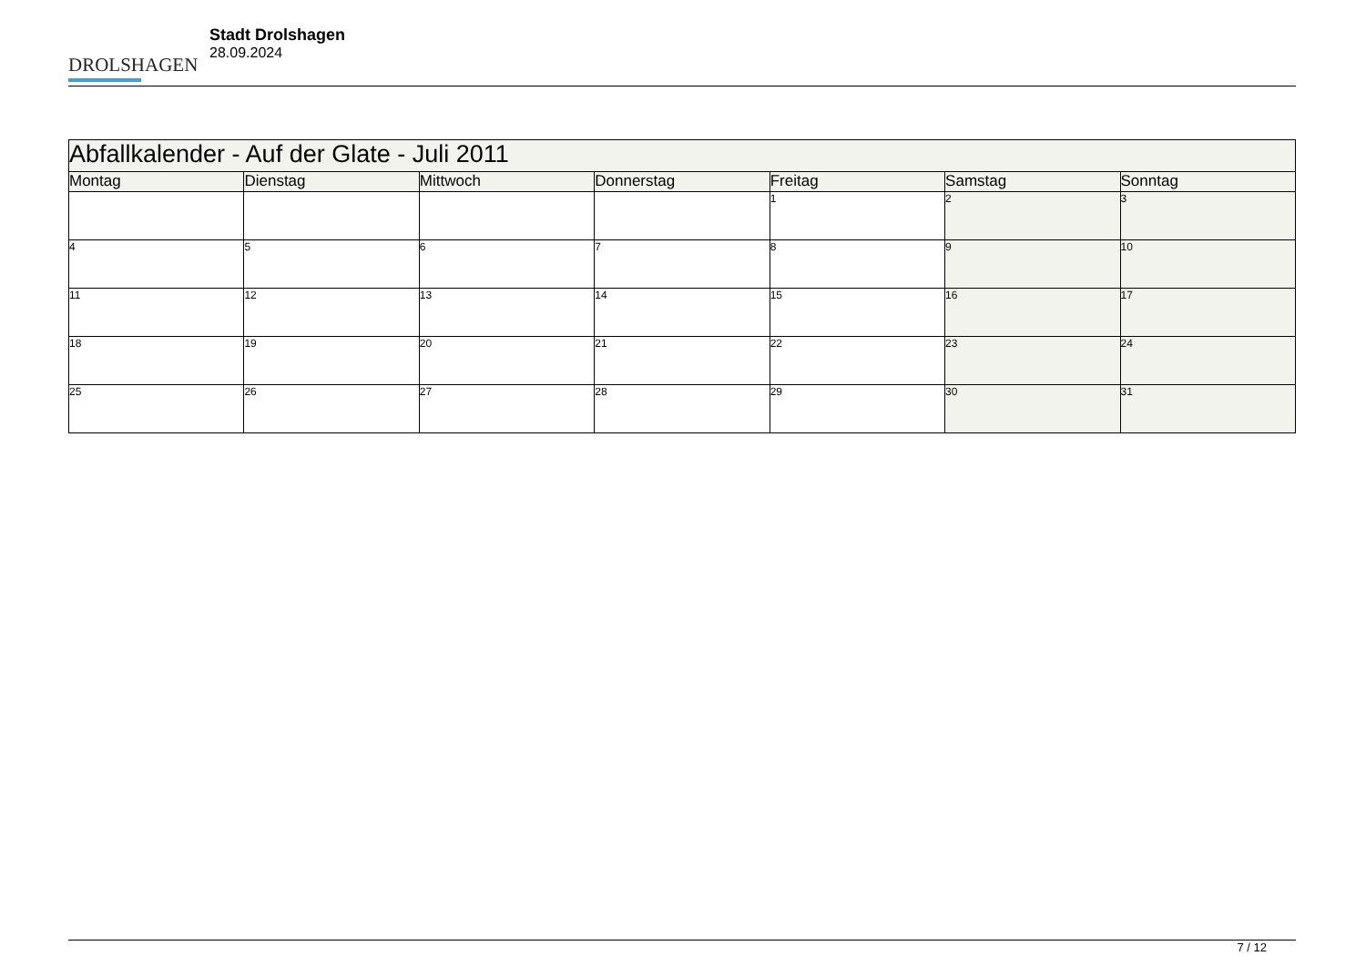DROLSHAGEN
Stadt Drolshagen
28.09.2024
| Abfallkalender - Auf der Glate - Juli 2011 | | | | | | |
| --- | --- | --- | --- | --- | --- | --- |
| Montag | Dienstag | Mittwoch | Donnerstag | Freitag | Samstag | Sonntag |
| | | | | 1 | 2 | 3 |
| 4 | 5 | 6 | 7 | 8 | 9 | 10 |
| 11 | 12 | 13 | 14 | 15 | 16 | 17 |
| 18 | 19 | 20 | 21 | 22 | 23 | 24 |
| 25 | 26 | 27 | 28 | 29 | 30 | 31 |
7 / 12